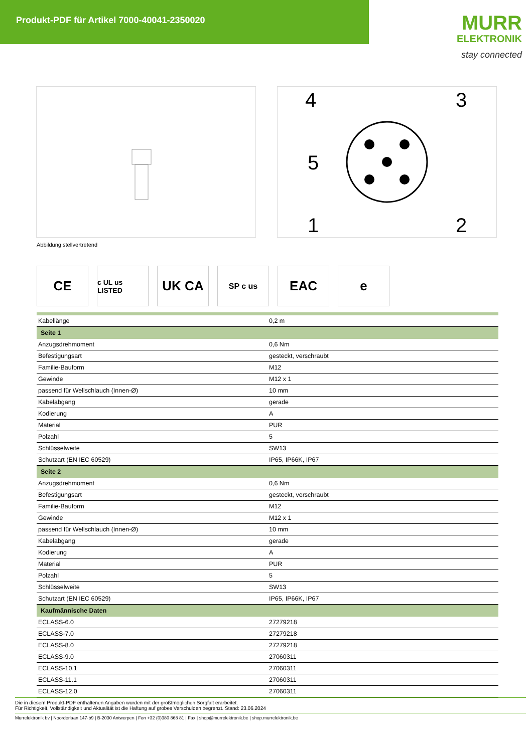Produkt-PDF für Artikel 7000-40041-2350020
MURR
ELEKTRONIK
stay connected
4
3
5
1
2
Abbildung stellvertretend
CE
c UL us LISTED
UK CA
SP c us
EAC e
| Kabellänge | 0,2 m |
| Seite 1 | |
| Anzugsdrehmoment | 0,6 Nm |
| Befestigungsart | gesteckt, verschraubt |
| Familie-Bauform | M12 |
| Gewinde | M12 x 1 |
| passend für Wellschlauch (Innen-Ø) | 10 mm |
| Kabelabgang | gerade |
| Kodierung | A |
| Material | PUR |
| Polzahl | 5 |
| Schlüsselweite | SW13 |
| Schutzart (EN IEC 60529) | IP65, IP66K, IP67 |
| Seite 2 | |
| Anzugsdrehmoment | 0,6 Nm |
| Befestigungsart | gesteckt, verschraubt |
| Familie-Bauform | M12 |
| Gewinde | M12 x 1 |
| passend für Wellschlauch (Innen-Ø) | 10 mm |
| Kabelabgang | gerade |
| Kodierung | A |
| Material | PUR |
| Polzahl | 5 |
| Schlüsselweite | SW13 |
| Schutzart (EN IEC 60529) | IP65, IP66K, IP67 |
| Kaufmännische Daten | |
| ECLASS-6.0 | 27279218 |
| ECLASS-7.0 | 27279218 |
| ECLASS-8.0 | 27279218 |
| ECLASS-9.0 | 27060311 |
| ECLASS-10.1 | 27060311 |
| ECLASS-11.1 | 27060311 |
| ECLASS-12.0 | 27060311 |
Die in diesem Produkt-PDF enthaltenen Angaben wurden mit der größtmöglichen Sorgfalt erarbeitet.
Für Richtigkeit, Vollständigkeit und Aktualität ist die Haftung auf grobes Verschulden begrenzt. Stand: 23.06.2024
Murrelektronik bv | Noorderlaan 147-b9 | B-2030 Antwerpen | Fon +32 (0)380 868 81 | Fax | shop@murrelektronik.be | shop.murrelektronik.be